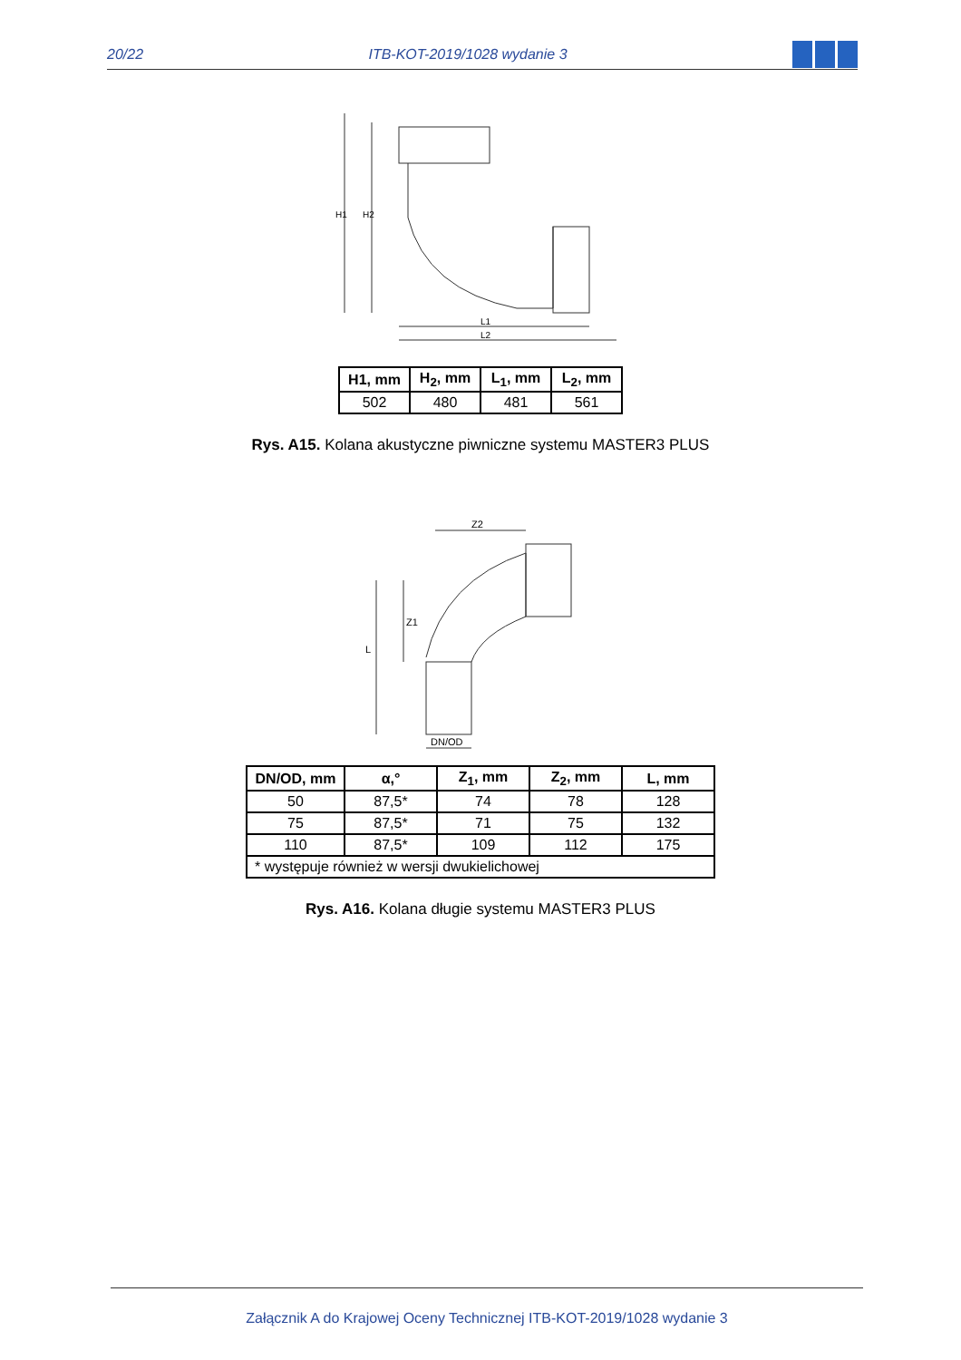20/22 ITB-KOT-2019/1028 wydanie 3
H1
H2
L1
L2
| H1, mm | H<sub>2</sub>, mm | L<sub>1</sub>, mm | L<sub>2</sub>, mm |
| --- | --- | --- | --- |
| 502 | 480 | 481 | 561 |
Rys. A15. Kolana akustyczne piwniczne systemu MASTER3 PLUS
Z2
Z1
L
DN/OD
| DN/OD, mm | α,° | Z<sub>1</sub>, mm | Z<sub>2</sub>, mm | L, mm |
| --- | --- | --- | --- | --- |
| 50 | 87,5* | 74 | 78 | 128 |
| 75 | 87,5* | 71 | 75 | 132 |
| 110 | 87,5* | 109 | 112 | 175 |
| * występuje również w wersji dwukielichowej | | | | |
Rys. A16. Kolana długie systemu MASTER3 PLUS
Załącznik A do Krajowej Oceny Technicznej ITB-KOT-2019/1028 wydanie 3